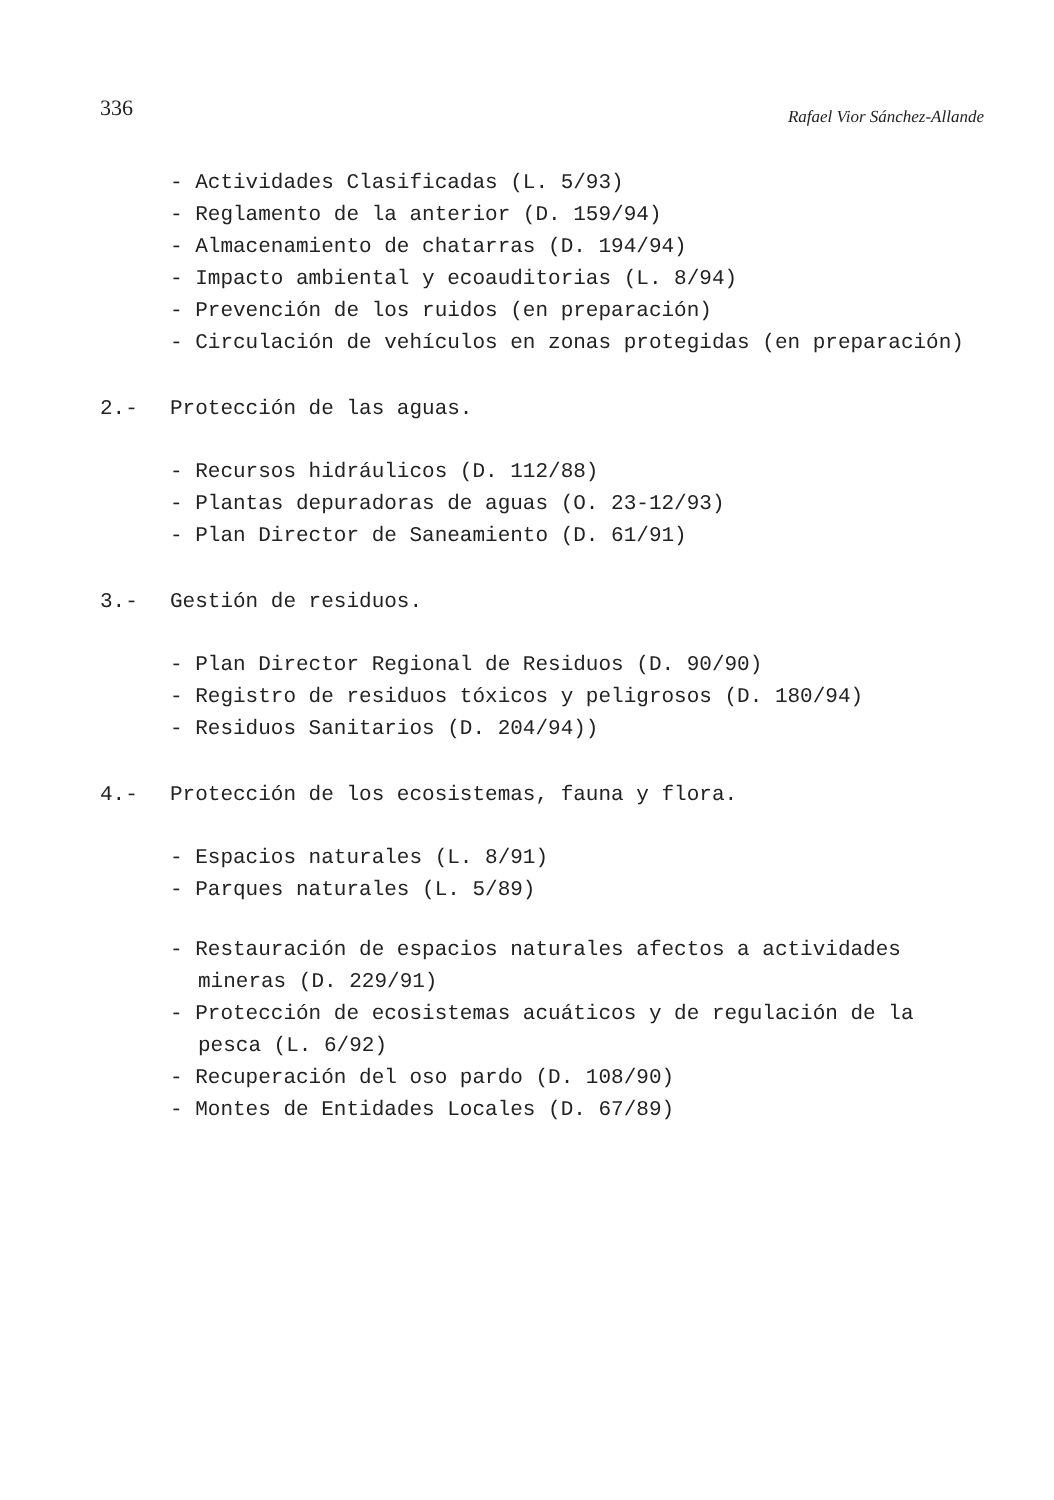336 Rafael Vior Sánchez-Allande
- Actividades Clasificadas (L. 5/93)
- Reglamento de la anterior (D. 159/94)
- Almacenamiento de chatarras (D. 194/94)
- Impacto ambiental y ecoauditorias (L. 8/94)
- Prevención de los ruidos (en preparación)
- Circulación de vehículos en zonas protegidas (en preparación)
2.- Protección de las aguas.
- Recursos hidráulicos (D. 112/88)
- Plantas depuradoras de aguas (O. 23-12/93)
- Plan Director de Saneamiento (D. 61/91)
3.- Gestión de residuos.
- Plan Director Regional de Residuos (D. 90/90)
- Registro de residuos tóxicos y peligrosos (D. 180/94)
- Residuos Sanitarios (D. 204/94))
4.- Protección de los ecosistemas, fauna y flora.
- Espacios naturales (L. 8/91)
- Parques naturales (L. 5/89)
- Restauración de espacios naturales afectos a actividades mineras (D. 229/91)
- Protección de ecosistemas acuáticos y de regulación de la pesca (L. 6/92)
- Recuperación del oso pardo (D. 108/90)
- Montes de Entidades Locales (D. 67/89)